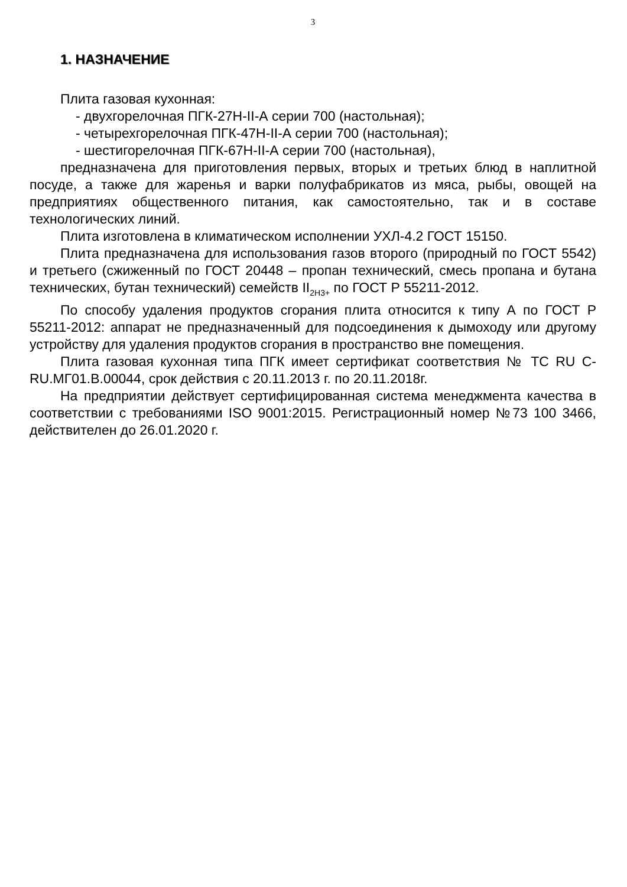3
1. НАЗНАЧЕНИЕ
Плита газовая кухонная:
- двухгорелочная ПГК-27Н-II-А серии 700 (настольная);
- четырехгорелочная ПГК-47Н-II-А серии 700 (настольная);
- шестигорелочная ПГК-67Н-II-А серии 700 (настольная),
предназначена для приготовления первых, вторых и третьих блюд в наплитной посуде, а также для жаренья и варки полуфабрикатов из мяса, рыбы, овощей на предприятиях общественного питания, как самостоятельно, так и в составе технологических линий.
Плита изготовлена в климатическом исполнении УХЛ-4.2 ГОСТ 15150.
Плита предназначена для использования газов второго (природный по ГОСТ 5542) и третьего (сжиженный по ГОСТ 20448 – пропан технический, смесь пропана и бутана технических, бутан технический) семейств II<sub>2Н3+</sub> по ГОСТ Р 55211-2012.
По способу удаления продуктов сгорания плита относится к типу А по ГОСТ Р 55211-2012: аппарат не предназначенный для подсоединения к дымоходу или другому устройству для удаления продуктов сгорания в пространство вне помещения.
Плита газовая кухонная типа ПГК имеет сертификат соответствия № ТС RU С-RU.МГ01.В.00044, срок действия с 20.11.2013 г. по 20.11.2018г.
На предприятии действует сертифицированная система менеджмента качества в соответствии с требованиями ISO 9001:2015. Регистрационный номер №73 100 3466, действителен до 26.01.2020 г.